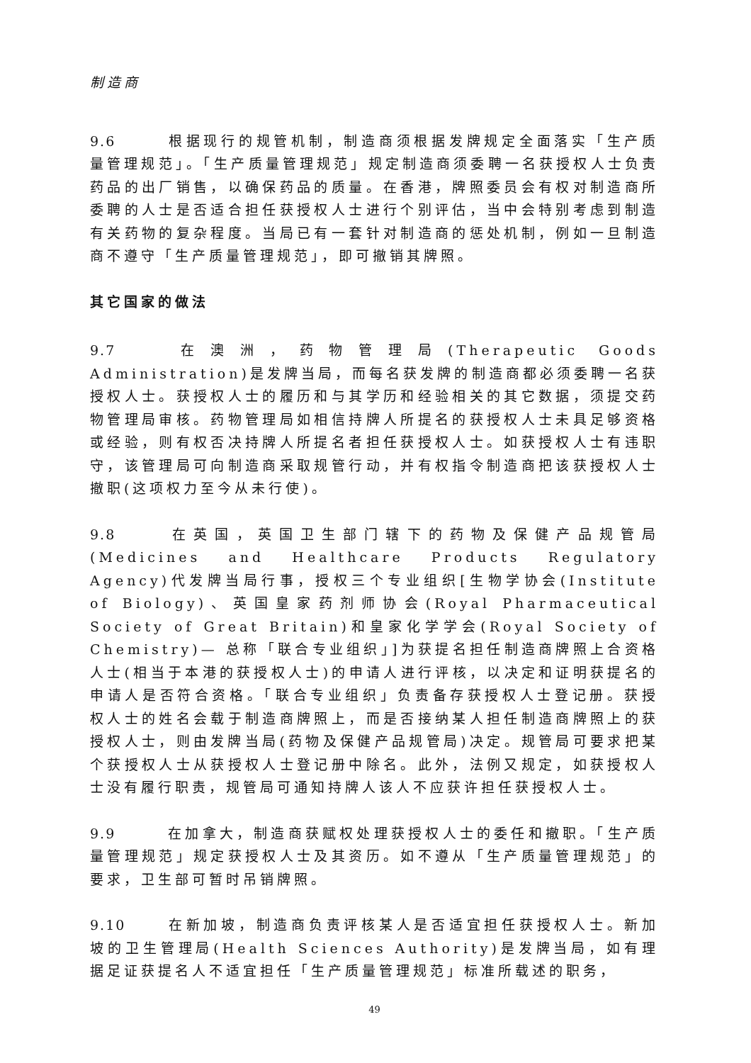制造商
9.6 根据现行的规管机制，制造商须根据发牌规定全面落实「生产质量管理规范」。「生产质量管理规范」规定制造商须委聘一名获授权人士负责药品的出厂销售，以确保药品的质量。在香港，牌照委员会有权对制造商所委聘的人士是否适合担任获授权人士进行个别评估，当中会特别考虑到制造有关药物的复杂程度。当局已有一套针对制造商的惩处机制，例如一旦制造商不遵守「生产质量管理规范」，即可撤销其牌照。
其它国家的做法
9.7 在澳洲，药物管理局(Therapeutic Goods Administration)是发牌当局，而每名获发牌的制造商都必须委聘一名获授权人士。获授权人士的履历和与其学历和经验相关的其它数据，须提交药物管理局审核。药物管理局如相信持牌人所提名的获授权人士未具足够资格或经验，则有权否决持牌人所提名者担任获授权人士。如获授权人士有违职守，该管理局可向制造商采取规管行动，并有权指令制造商把该获授权人士撤职(这项权力至今从未行使)。
9.8 在英国，英国卫生部门辖下的药物及保健产品规管局(Medicines and Healthcare Products Regulatory Agency)代发牌当局行事，授权三个专业组织[生物学协会(Institute of Biology)、英国皇家药剂师协会(Royal Pharmaceutical Society of Great Britain)和皇家化学学会(Royal Society of Chemistry)— 总称「联合专业组织」]为获提名担任制造商牌照上合资格人士(相当于本港的获授权人士)的申请人进行评核，以决定和证明获提名的申请人是否符合资格。「联合专业组织」负责备存获授权人士登记册。获授权人士的姓名会载于制造商牌照上，而是否接纳某人担任制造商牌照上的获授权人士，则由发牌当局(药物及保健产品规管局)决定。规管局可要求把某个获授权人士从获授权人士登记册中除名。此外，法例又规定，如获授权人士没有履行职责，规管局可通知持牌人该人不应获许担任获授权人士。
9.9 在加拿大，制造商获赋权处理获授权人士的委任和撤职。「生产质量管理规范」规定获授权人士及其资历。如不遵从「生产质量管理规范」的要求，卫生部可暂时吊销牌照。
9.10 在新加坡，制造商负责评核某人是否适宜担任获授权人士。新加坡的卫生管理局(Health Sciences Authority)是发牌当局，如有理据足证获提名人不适宜担任「生产质量管理规范」标准所载述的职务，
49